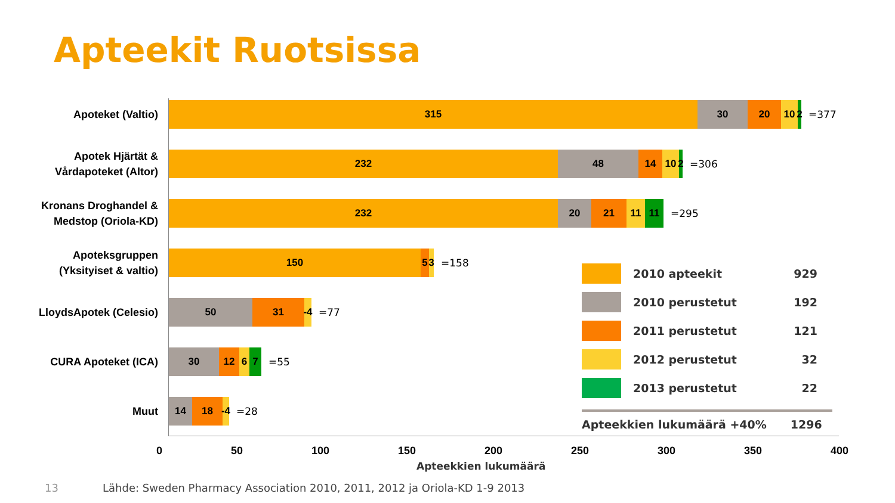Apteekit Ruotsissa
Apoteket (Valtio)
315 30 20 10 2
=377
Apotek Hjärtät &
Vårdapoteket (Altor)
232 48 14 10 2
=306
Kronans Droghandel &
Medstop (Oriola-KD)
232 20 21 11 11
=295
Apoteksgruppen
(Yksityiset & valtio)
150 5 3
=158
LloydsApotek (Celesio)
50 31 -4
=77
CURA Apoteket (ICA)
30 12 6 7
=55
Muut
14 18 -4
=28
0 50 100 150 200 250 300 350 400
Apteekkien lukumäärä
2010 apteekit 929
2010 perustetut 192
2011 perustetut 121
2012 perustetut 32
2013 perustetut 22
Apteekkien lukumäärä +40% 1296
13
Lähde: Sweden Pharmacy Association 2010, 2011, 2012 ja Oriola-KD 1-9 2013